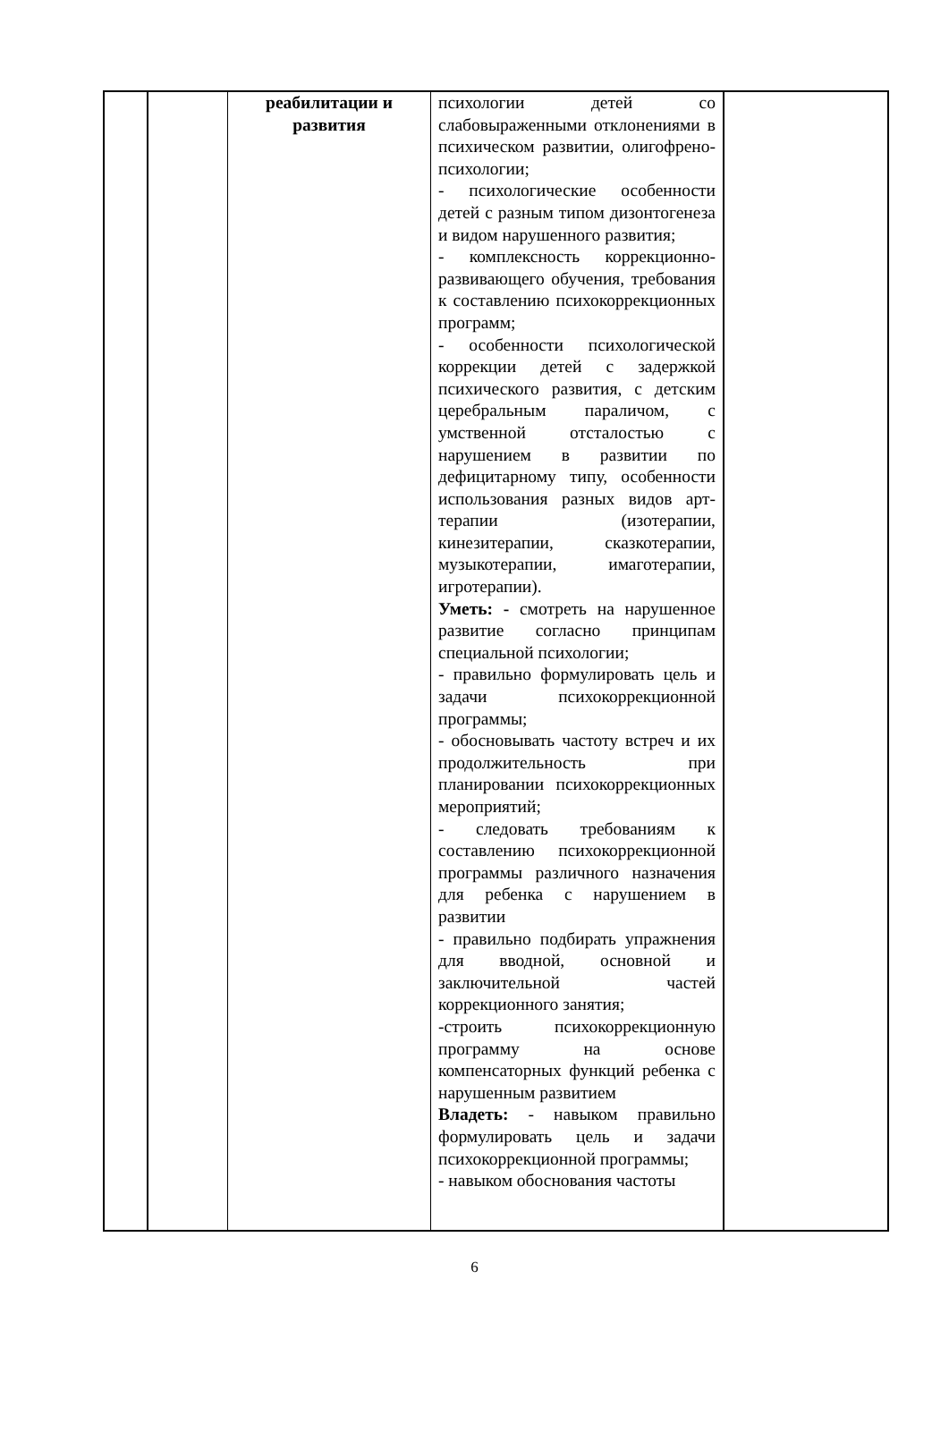| | | реабилитации и развития | психологии детей со слабовыраженными отклонениями в психическом развитии, олигофрено-психологии; - психологические особенности детей с разным типом дизонтогенеза и видом нарушенного развития; - комплексность коррекционно-развивающего обучения, требования к составлению психокоррекционных программ; - особенности психологической коррекции детей с задержкой психического развития, с детским церебральным параличом, с умственной отсталостью с нарушением в развитии по дефицитарному типу, особенности использования разных видов арт-терапии (изотерапии, кинезитерапии, сказкотерапии, музыкотерапии, имаготерапии, игротерапии). Уметь: - смотреть на нарушенное развитие согласно принципам специальной психологии; - правильно формулировать цель и задачи психокоррекционной программы; - обосновывать частоту встреч и их продолжительность при планировании психокоррекционных мероприятий; - следовать требованиям к составлению психокоррекционной программы различного назначения для ребенка с нарушением в развитии - правильно подбирать упражнения для вводной, основной и заключительной частей коррекционного занятия; -строить психокоррекционную программу на основе компенсаторных функций ребенка с нарушенным развитием Владеть: - навыком правильно формулировать цель и задачи психокоррекционной программы; - навыком обоснования частоты | |
6